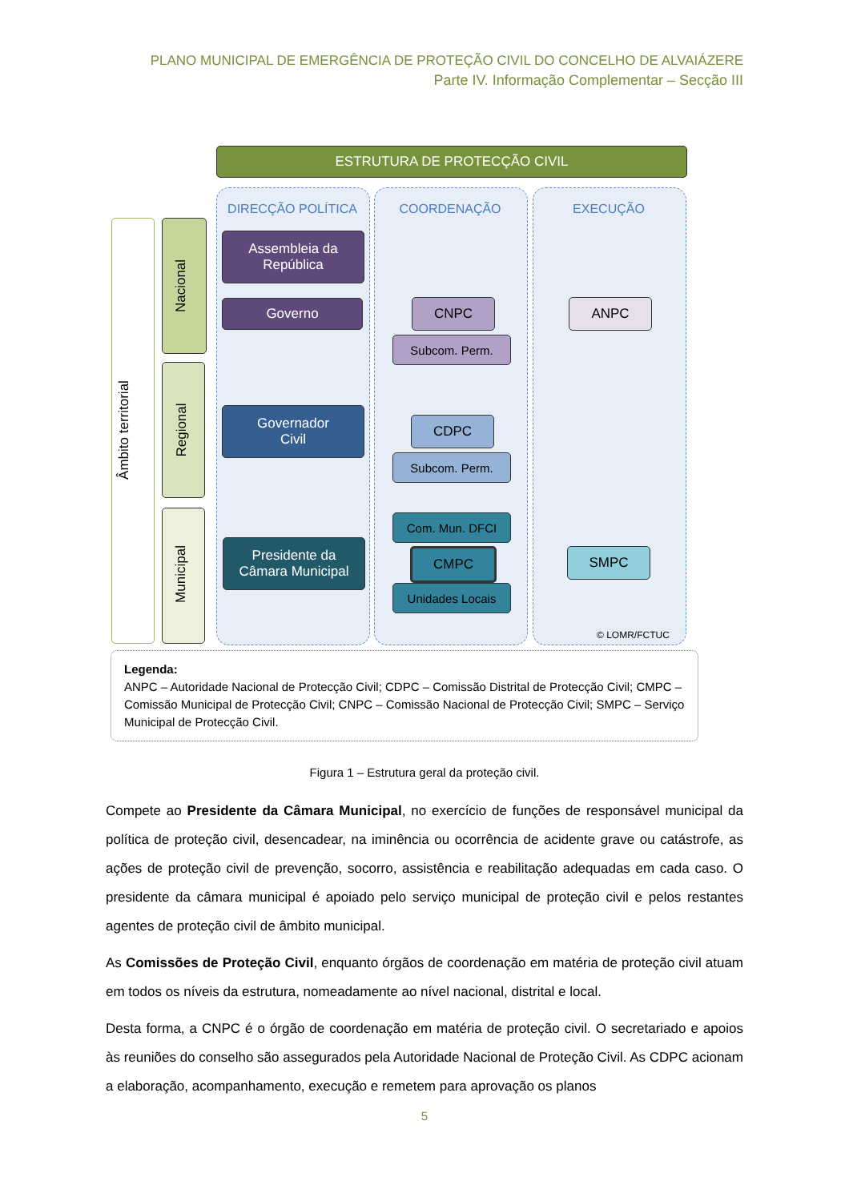PLANO MUNICIPAL DE EMERGÊNCIA DE PROTEÇÃO CIVIL DO CONCELHO DE ALVAIÁZERE
Parte IV. Informação Complementar – Secção III
ESTRUTURA DE PROTECÇÃO CIVIL
DIRECÇÃO POLÍTICA COORDENAÇÃO EXECUÇÃO
Âmbito territorial
Nacional
Regional
Municipal
Assembleia da
República
Governo CNPC
Subcom. Perm.
ANPC
Governador
Civil
CDPC
Subcom. Perm.
Presidente da
Câmara Municipal
Com. Mun. DFCI
CMPC
Unidades Locais
SMPC
© LOMR/FCTUC
Legenda:
ANPC – Autoridade Nacional de Protecção Civil; CDPC – Comissão Distrital de Protecção Civil; CMPC – Comissão Municipal de Protecção Civil; CNPC – Comissão Nacional de Protecção Civil; SMPC – Serviço Municipal de Protecção Civil.
Figura 1 – Estrutura geral da proteção civil.
Compete ao Presidente da Câmara Municipal, no exercício de funções de responsável municipal da política de proteção civil, desencadear, na iminência ou ocorrência de acidente grave ou catástrofe, as ações de proteção civil de prevenção, socorro, assistência e reabilitação adequadas em cada caso. O presidente da câmara municipal é apoiado pelo serviço municipal de proteção civil e pelos restantes agentes de proteção civil de âmbito municipal.
As Comissões de Proteção Civil, enquanto órgãos de coordenação em matéria de proteção civil atuam em todos os níveis da estrutura, nomeadamente ao nível nacional, distrital e local.
Desta forma, a CNPC é o órgão de coordenação em matéria de proteção civil. O secretariado e apoios às reuniões do conselho são assegurados pela Autoridade Nacional de Proteção Civil. As CDPC acionam a elaboração, acompanhamento, execução e remetem para aprovação os planos
5